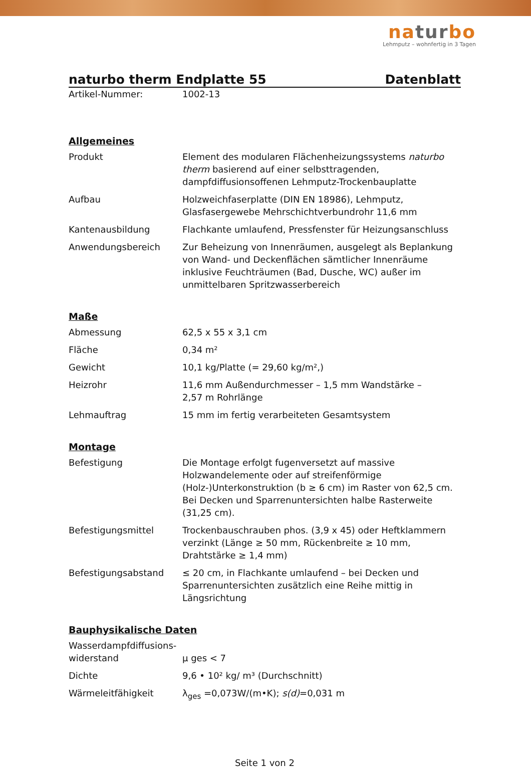naturbo
Lehmputz – wohnfertig in 3 Tagen
naturbo therm Endplatte 55 Datenblatt
| Artikel-Nummer: | 1002-13 |
Allgemeines
| Produkt | Element des modularen Flächenheizungssystems naturbo therm basierend auf einer selbsttragenden, dampfdiffusionsoffenen Lehmputz-Trockenbauplatte |
| Aufbau | Holzweichfaserplatte (DIN EN 18986), Lehmputz, Glasfasergewebe Mehrschichtverbundrohr 11,6 mm |
| Kantenausbildung | Flachkante umlaufend, Pressfenster für Heizungsanschluss |
| Anwendungsbereich | Zur Beheizung von Innenräumen, ausgelegt als Beplankung von Wand- und Deckenflächen sämtlicher Innenräume inklusive Feuchträumen (Bad, Dusche, WC) außer im unmittelbaren Spritzwasserbereich |
Maße
| Abmessung | 62,5 x 55 x 3,1 cm |
| Fläche | 0,34 m² |
| Gewicht | 10,1 kg/Platte (= 29,60 kg/m²,) |
| Heizrohr | 11,6 mm Außendurchmesser – 1,5 mm Wandstärke – 2,57 m Rohrlänge |
| Lehmauftrag | 15 mm im fertig verarbeiteten Gesamtsystem |
Montage
| Befestigung | Die Montage erfolgt fugenversetzt auf massive Holzwandelemente oder auf streifenförmige (Holz-)Unterkonstruktion (b ≥ 6 cm) im Raster von 62,5 cm. Bei Decken und Sparrenuntersichten halbe Rasterweite (31,25 cm). |
| Befestigungsmittel | Trockenbauschrauben phos. (3,9 x 45) oder Heftklammern verzinkt (Länge ≥ 50 mm, Rückenbreite ≥ 10 mm, Drahtstärke ≥ 1,4 mm) |
| Befestigungsabstand | ≤ 20 cm, in Flachkante umlaufend – bei Decken und Sparrenuntersichten zusätzlich eine Reihe mittig in Längsrichtung |
Bauphysikalische Daten
| Wasserdampfdiffusions- widerstand | µ ges < 7 |
| Dichte | 9,6 • 10² kg/ m³ (Durchschnitt) |
| Wärmeleitfähigkeit | λ<sub>ges</sub> =0,073W/(m•K); s(d) =0,031 m |
Seite 1 von 2